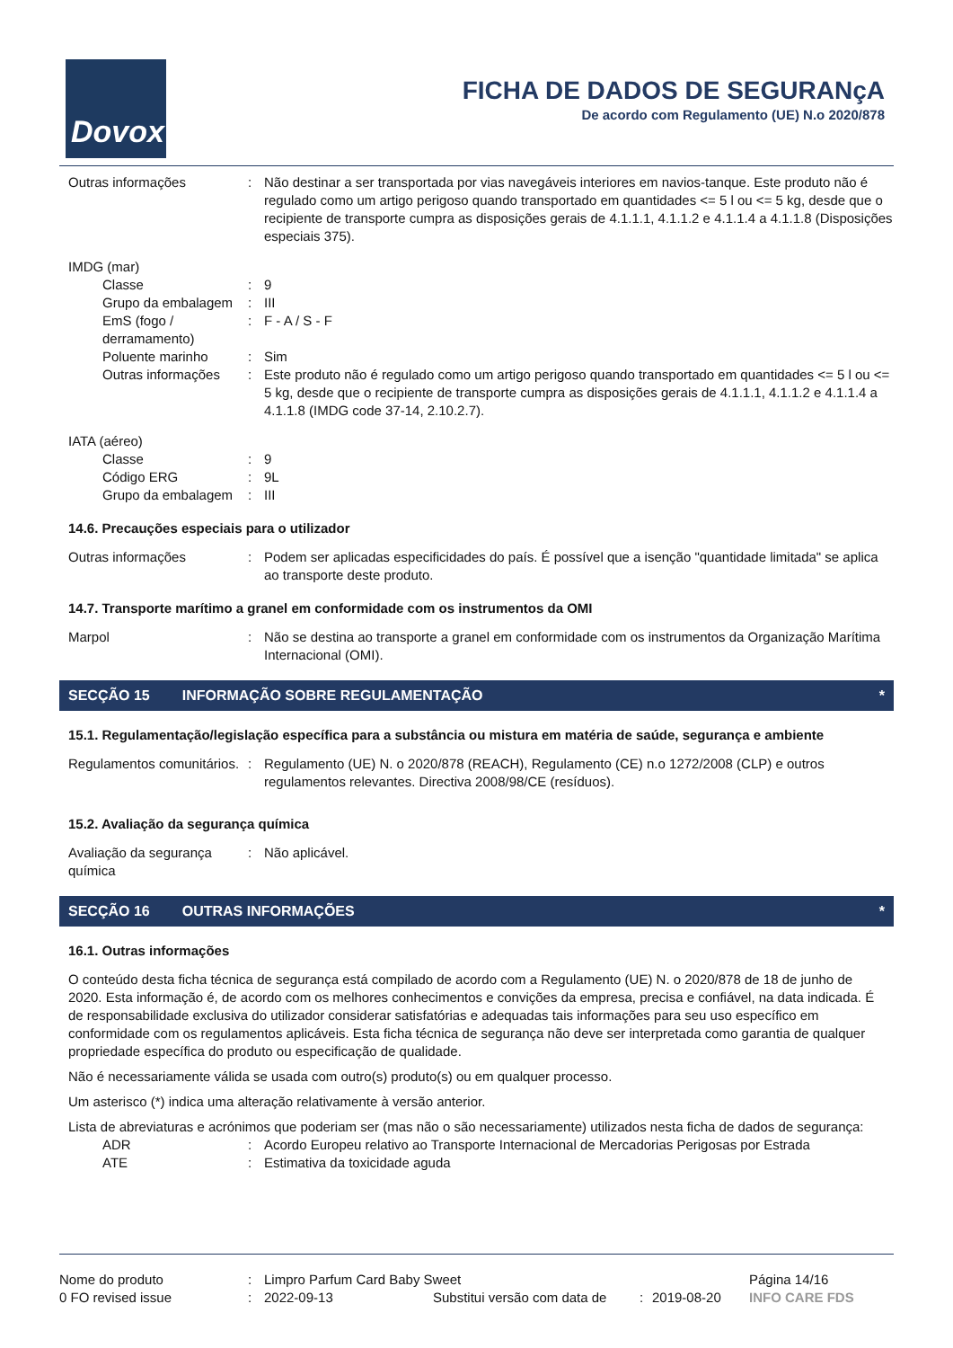Dovox
FICHA DE DADOS DE SEGURANçA
De acordo com Regulamento (UE) N.o 2020/878
Outras informações : Não destinar a ser transportada por vias navegáveis interiores em navios-tanque. Este produto não é regulado como um artigo perigoso quando transportado em quantidades <= 5 l ou <= 5 kg, desde que o recipiente de transporte cumpra as disposições gerais de 4.1.1.1, 4.1.1.2 e 4.1.1.4 a 4.1.1.8 (Disposições especiais 375).
IMDG (mar)
Classe : 9
Grupo da embalagem : III
EmS (fogo / derramamento)
: F - A / S - F
Poluente marinho : Sim
Outras informações : Este produto não é regulado como um artigo perigoso quando transportado em quantidades <= 5 l ou <= 5 kg, desde que o recipiente de transporte cumpra as disposições gerais de 4.1.1.1, 4.1.1.2 e 4.1.1.4 a 4.1.1.8 (IMDG code 37-14, 2.10.2.7).
IATA (aéreo)
Classe : 9
Código ERG : 9L
Grupo da embalagem : III
14.6. Precauções especiais para o utilizador
Outras informações : Podem ser aplicadas especificidades do país. É possível que a isenção "quantidade limitada" se aplica ao transporte deste produto.
14.7. Transporte marítimo a granel em conformidade com os instrumentos da OMI
Marpol : Não se destina ao transporte a granel em conformidade com os instrumentos da Organização Marítima Internacional (OMI).
SECÇÃO 15 INFORMAÇÃO SOBRE REGULAMENTAÇÃO *
15.1. Regulamentação/legislação específica para a substância ou mistura em matéria de saúde, segurança e ambiente
Regulamentos comunitários.
: Regulamento (UE) N. o 2020/878 (REACH), Regulamento (CE) n.o 1272/2008 (CLP) e outros regulamentos relevantes. Directiva 2008/98/CE (resíduos).
15.2. Avaliação da segurança química
Avaliação da segurança química
: Não aplicável.
SECÇÃO 16 OUTRAS INFORMAÇÕES *
16.1. Outras informações
O conteúdo desta ficha técnica de segurança está compilado de acordo com a Regulamento (UE) N. o 2020/878 de 18 de junho de 2020. Esta informação é, de acordo com os melhores conhecimentos e convições da empresa, precisa e confiável, na data indicada. É de responsabilidade exclusiva do utilizador considerar satisfatórias e adequadas tais informações para seu uso específico em conformidade com os regulamentos aplicáveis. Esta ficha técnica de segurança não deve ser interpretada como garantia de qualquer propriedade específica do produto ou especificação de qualidade.
Não é necessariamente válida se usada com outro(s) produto(s) ou em qualquer processo.
Um asterisco (*) indica uma alteração relativamente à versão anterior.
Lista de abreviaturas e acrónimos que poderiam ser (mas não o são necessariamente) utilizados nesta ficha de dados de segurança:
ADR : Acordo Europeu relativo ao Transporte Internacional de Mercadorias Perigosas por Estrada
ATE : Estimativa da toxicidade aguda
Nome do produto : Limpro Parfum Card Baby Sweet Página 14/16
0 FO revised issue : 2022-09-13 Substitui versão com data de
: 2019-08-20 INFO CARE FDS